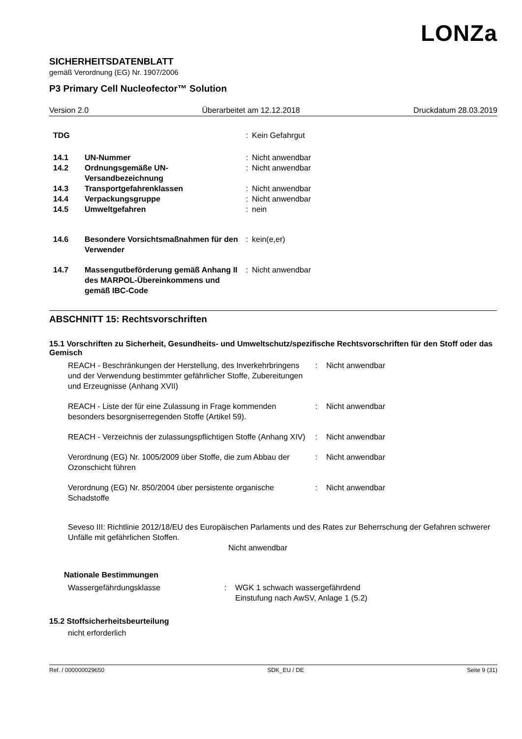LONZa
SICHERHEITSDATENBLATT
gemäß Verordnung (EG) Nr. 1907/2006
P3 Primary Cell Nucleofector™ Solution
Version 2.0 Überarbeitet am 12.12.2018 Druckdatum 28.03.2019
| TDG | | : | Kein Gefahrgut |
| 14.1 | UN-Nummer | : | Nicht anwendbar |
| 14.2 | Ordnungsgemäße UN-Versandbezeichnung | : | Nicht anwendbar |
| 14.3 | Transportgefahrenklassen | : | Nicht anwendbar |
| 14.4 | Verpackungsgruppe | : | Nicht anwendbar |
| 14.5 | Umweltgefahren | : | nein |
| 14.6 | Besondere Vorsichtsmaßnahmen für den Verwender | : | kein(e,er) |
| 14.7 | Massengutbeförderung gemäß Anhang II des MARPOL-Übereinkommens und gemäß IBC-Code | : | Nicht anwendbar |
ABSCHNITT 15: Rechtsvorschriften
15.1 Vorschriften zu Sicherheit, Gesundheits- und Umweltschutz/spezifische Rechtsvorschriften für den Stoff oder das Gemisch
| REACH - Beschränkungen der Herstellung, des Inverkehrbringens und der Verwendung bestimmter gefährlicher Stoffe, Zubereitungen und Erzeugnisse (Anhang XVII) | : | Nicht anwendbar |
| REACH - Liste der für eine Zulassung in Frage kommenden besonders besorgniserregenden Stoffe (Artikel 59). | : | Nicht anwendbar |
| REACH - Verzeichnis der zulassungspflichtigen Stoffe (Anhang XIV) | : | Nicht anwendbar |
| Verordnung (EG) Nr. 1005/2009 über Stoffe, die zum Abbau der Ozonschicht führen | : | Nicht anwendbar |
| Verordnung (EG) Nr. 850/2004 über persistente organische Schadstoffe | : | Nicht anwendbar |
Seveso III: Richtlinie 2012/18/EU des Europäischen Parlaments und des Rates zur Beherrschung der Gefahren schwerer Unfälle mit gefährlichen Stoffen.
Nicht anwendbar
Nationale Bestimmungen
| Wassergefährdungsklasse | : | WGK 1 schwach wassergefährdend Einstufung nach AwSV, Anlage 1 (5.2) |
15.2 Stoffsicherheitsbeurteilung
nicht erforderlich
Ref. / 000000029650 SDK_EU / DE Seite 9 (31)